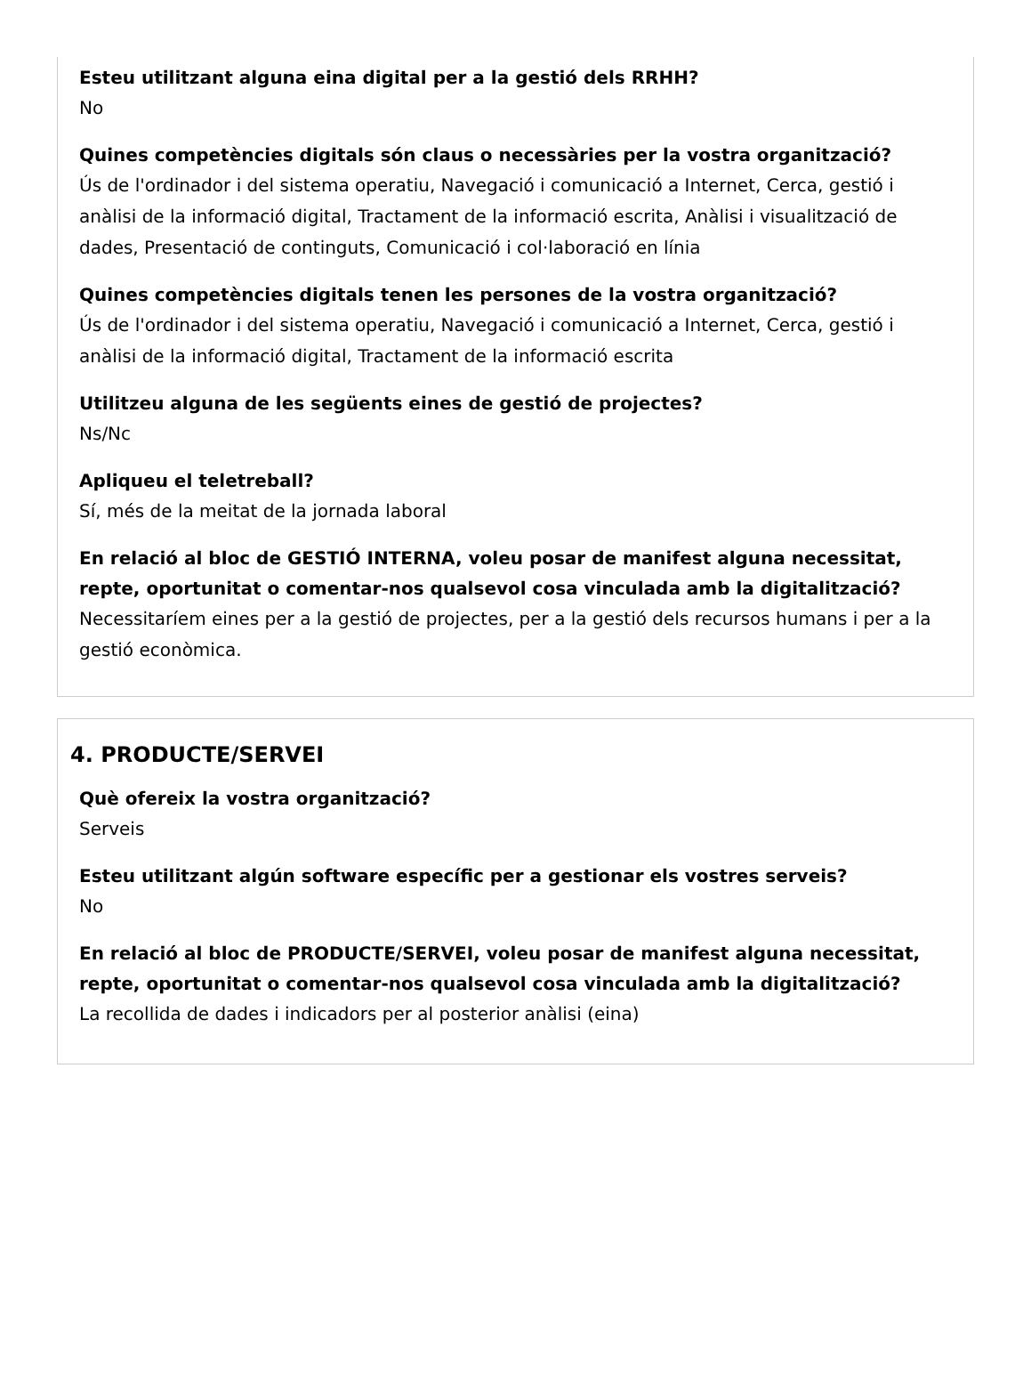Esteu utilitzant alguna eina digital per a la gestió dels RRHH?
No
Quines competències digitals són claus o necessàries per la vostra organització?
Ús de l'ordinador i del sistema operatiu, Navegació i comunicació a Internet, Cerca, gestió i anàlisi de la informació digital, Tractament de la informació escrita, Anàlisi i visualització de dades, Presentació de continguts, Comunicació i col·laboració en línia
Quines competències digitals tenen les persones de la vostra organització?
Ús de l'ordinador i del sistema operatiu, Navegació i comunicació a Internet, Cerca, gestió i anàlisi de la informació digital, Tractament de la informació escrita
Utilitzeu alguna de les següents eines de gestió de projectes?
Ns/Nc
Apliqueu el teletreball?
Sí, més de la meitat de la jornada laboral
En relació al bloc de GESTIÓ INTERNA, voleu posar de manifest alguna necessitat, repte, oportunitat o comentar-nos qualsevol cosa vinculada amb la digitalització?
Necessitaríem eines per a la gestió de projectes, per a la gestió dels recursos humans i per a la gestió econòmica.
4. PRODUCTE/SERVEI
Què ofereix la vostra organització?
Serveis
Esteu utilitzant algún software específic per a gestionar els vostres serveis?
No
En relació al bloc de PRODUCTE/SERVEI, voleu posar de manifest alguna necessitat, repte, oportunitat o comentar-nos qualsevol cosa vinculada amb la digitalització?
La recollida de dades i indicadors per al posterior anàlisi (eina)